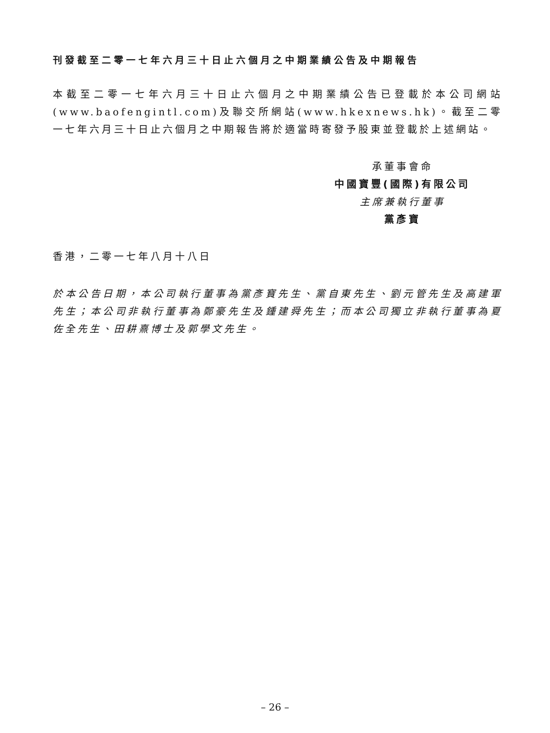刊發截至二零一七年六月三十日止六個月之中期業績公告及中期報告
本截至二零一七年六月三十日止六個月之中期業績公告已登載於本公司網站(www.baofengintl.com)及聯交所網站(www.hkexnews.hk)。截至二零一七年六月三十日止六個月之中期報告將於適當時寄發予股東並登載於上述網站。
承董事會命
中國寶豐(國際)有限公司
主席兼執行董事
黨彥寶
香港，二零一七年八月十八日
於本公告日期，本公司執行董事為黨彥寶先生、黨自東先生、劉元管先生及高建軍先生；本公司非執行董事為鄭豪先生及鍾建舜先生；而本公司獨立非執行董事為夏佐全先生、田耕熹博士及郭學文先生。
– 26 –